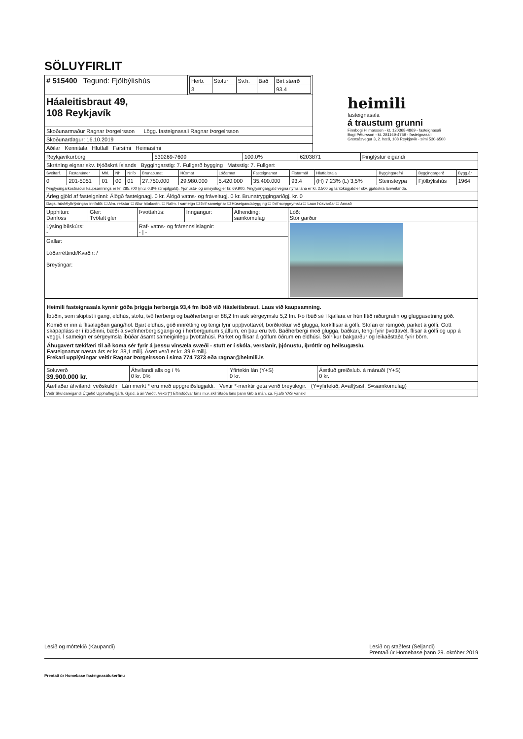SÖLUYFIRLIT
| # 515400 Tegund: Fjölbýlishús | / Herb. / Stofur / Sv.h. / Bað / Birt stærð / / --- / --- / --- / --- / --- / / 3 / / / / 93.4 / |
| Háaleitisbraut 49, 108 Reykjavík | |
| Skoðunarmaður Ragnar Þorgeirsson Lögg. fasteignasali Ragnar Þorgeirsson | |
| Skoðunardagur: 16.10.2019 | |
| Aðilar Kennitala Hlutfall Farsími Heimasími | |
heimili
fasteignasala
á traustum grunni
Finnbogi Hilmarsson - kt. 120368-4869 - fasteignasali
Bogi Pétursson - kt. 281169-4759 - fasteignasali
Grensásvegur 3, 2. hæð, 108 Reykjavík - sími 530-6500
| Reykjavíkurborg | 530269-7609 | 100.0% | 6203871 | Þinglýstur eigandi |
| Skráning eignar skv. Þjóðskrá Íslands Byggingarstig: 7. Fullgerð bygging Matsstig: 7. Fullgert | | | | |
| Sveitarf. | Fastanúmer | Mhl. | Nh. | Nr.íb | Brunab.mat | Húsmat | Lóðarmat | Fasteignamat | Flatarmál | Hlutfallstala | Byggingarefni | Byggingargerð | Bygg.ár |
| --- | --- | --- | --- | --- | --- | --- | --- | --- | --- | --- | --- | --- | --- |
| 0 | 201-5051 | 01 | 00 | 01 | 27.750.000 | 29.980.000 | 5.420.000 | 35.400.000 | 93.4 | (H) 7,23% (L) 3,5% | Steinsteypa | Fjölbýlishús | 1964 |
| Þinglýsingarkostnaður kaupsamnings er kr. 285.700 (m.v. 0,8% stimpilgjald). Þjónustu- og umsýslugj.er kr. 69.900. Þinglýsingargjald vegna nýrra lána er kr. 2.500 og lántökugjald er skv. gjaldskrá lánveitanda. | | | | | | | | | | | | | |
| Árleg gjöld af fasteigninni: Álögð fasteignagj. 0 kr. Álögð vatns- og fráveitugj. 0 kr. Brunatryggingariðgj. kr. 0 | | | | | | | | | | | | | |
| Dags. húsfélyfirlýsingar/ innfalið: ☐ Alm. rekstur ☐ Allur hitakostn. ☐ Rafm. í sameign ☐ Þrif sameignar ☐ Húseigandatrygging ☐ Þrif sorpgeymslu ☐ Laun húsvarðar ☐ Annað | | | | | | | | | | | | | |
| Upphitun: Danfoss | Gler: Tvöfalt gler | Þvottahús: | Inngangur: | Afhending: samkomulag | Lóð: Stór garður |
| Lýsing bílskúrs: - | | Raf- vatns- og frárennslislagnir: - / - | | | |
| Gallar: Lóðarréttindi/Kvaðir: / Breytingar: | | | | | |
Heimili fasteignasala kynnir góða þriggja herbergja 93,4 fm íbúð við Háaleitisbraut. Laus við kaupsamning.
Íbúðin, sem skiptist í gang, eldhús, stofu, tvö herbergi og baðherbergi er 88,2 fm auk sérgeymslu 5,2 fm. Þó íbúð sé í kjallara er hún lítið niðurgrafin og gluggasetning góð.
Komið er inn á flísalagðan gang/hol. Bjart eldhús, góð innrétting og tengi fyrir uppþvottavél, borðkrókur við glugga, korkflísar á gólfi. Stofan er rúmgóð, parket á gólfi. Gott skápapláss er í íbúðinni, bæði á svefnherbergisgangi og í herbergjunum sjálfum, en þau eru tvö. Baðherbergi með glugga, baðkari, tengi fyrir þvottavél, flísar á gólfi og upp á veggi. Í sameign er sérgeymsla íbúðar ásamt sameiginlegu þvottahúsi. Parket og flísar á gólfum öðrum en eldhúsi. Sólríkur bakgarður og leikaðstaða fyrir börn.
Áhugavert tækifæri til að koma sér fyrir á þessu vinsæla svæði - stutt er í skóla, verslanir, þjónustu, íþróttir og heilsugæslu.
Fasteignamat næsta árs er kr. 38,1 millj. Ásett verð er kr. 39,9 millj.
Frekari upplýsingar veitir Ragnar Þorgeirsson í síma 774 7373 eða ragnar@heimili.is
| Söluverð 39.900.000 kr. | Áhvílandi alls og í % 0 kr. 0% | Yfirtekin lán (Y+S) 0 kr. | Áætluð greiðslub. á mánuði (Y+S) 0 kr. |
| Áætlaðar áhvílandi veðskuldir Lán merkt * eru með uppgreiðslugjaldi. Vextir *-merktir geta verið breytilegir. (Y=yfirtekið, A=aflýsist, S=samkomulag) | | | |
| Veðr Skuldareigandi Útgefið Upphafleg fjárh. Gjald. á ári Verðtr. Vextir(*) Eftirstöðvar láns m.v. skil Staða láns þann Grb.á mán. ca. Fj.afb YAS Vanskil | | | |
Lesið og móttekið (Kaupandi) Lesið og staðfest (Seljandi)
Prentað úr Homebase þann 29. október 2019
Prentað úr Homebase fasteignasölukerfinu